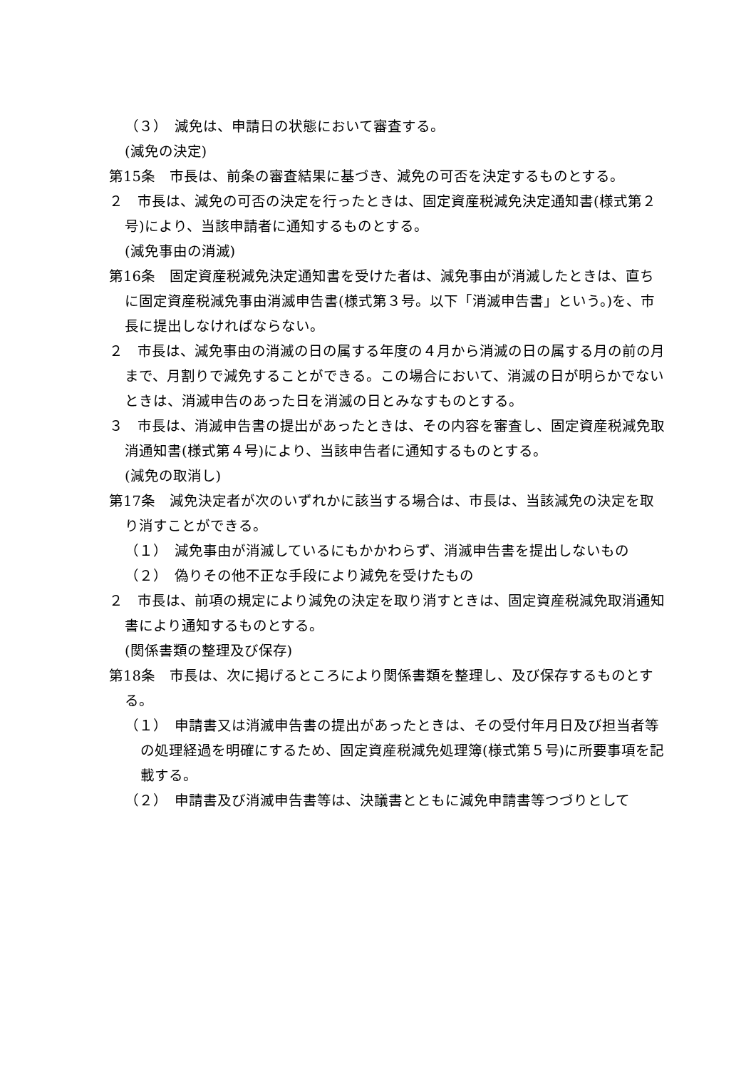（３）　減免は、申請日の状態において審査する。
(減免の決定)
第15条　市長は、前条の審査結果に基づき、減免の可否を決定するものとする。
２　市長は、減免の可否の決定を行ったときは、固定資産税減免決定通知書(様式第２号)により、当該申請者に通知するものとする。
(減免事由の消滅)
第16条　固定資産税減免決定通知書を受けた者は、減免事由が消滅したときは、直ちに固定資産税減免事由消滅申告書(様式第３号。以下「消滅申告書」という。)を、市長に提出しなければならない。
２　市長は、減免事由の消滅の日の属する年度の４月から消滅の日の属する月の前の月まで、月割りで減免することができる。この場合において、消滅の日が明らかでないときは、消滅申告のあった日を消滅の日とみなすものとする。
３　市長は、消滅申告書の提出があったときは、その内容を審査し、固定資産税減免取消通知書(様式第４号)により、当該申告者に通知するものとする。
(減免の取消し)
第17条　減免決定者が次のいずれかに該当する場合は、市長は、当該減免の決定を取り消すことができる。
（１）　減免事由が消滅しているにもかかわらず、消滅申告書を提出しないもの
（２）　偽りその他不正な手段により減免を受けたもの
２　市長は、前項の規定により減免の決定を取り消すときは、固定資産税減免取消通知書により通知するものとする。
(関係書類の整理及び保存)
第18条　市長は、次に掲げるところにより関係書類を整理し、及び保存するものとする。
（１）　申請書又は消滅申告書の提出があったときは、その受付年月日及び担当者等の処理経過を明確にするため、固定資産税減免処理簿(様式第５号)に所要事項を記載する。
（２）　申請書及び消滅申告書等は、決議書とともに減免申請書等つづりとして